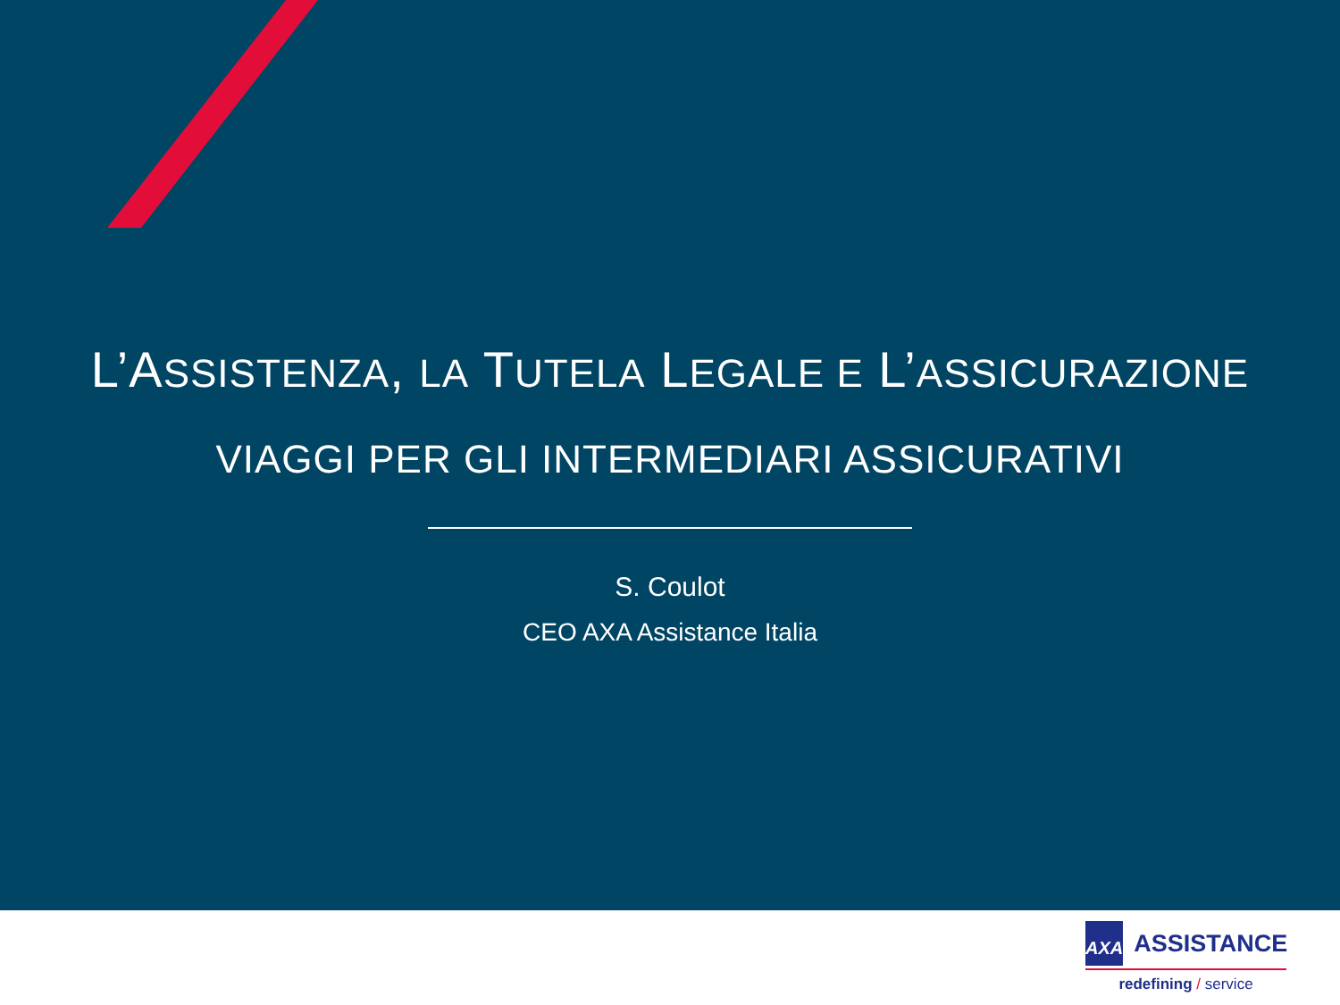L’ASSISTENZA, LA TUTELA LEGALE E L’ASSICURAZIONE
VIAGGI PER GLI INTERMEDIARI ASSICURATIVI
S. Coulot
CEO AXA Assistance Italia
AXA
ASSISTANCE
redefining / service